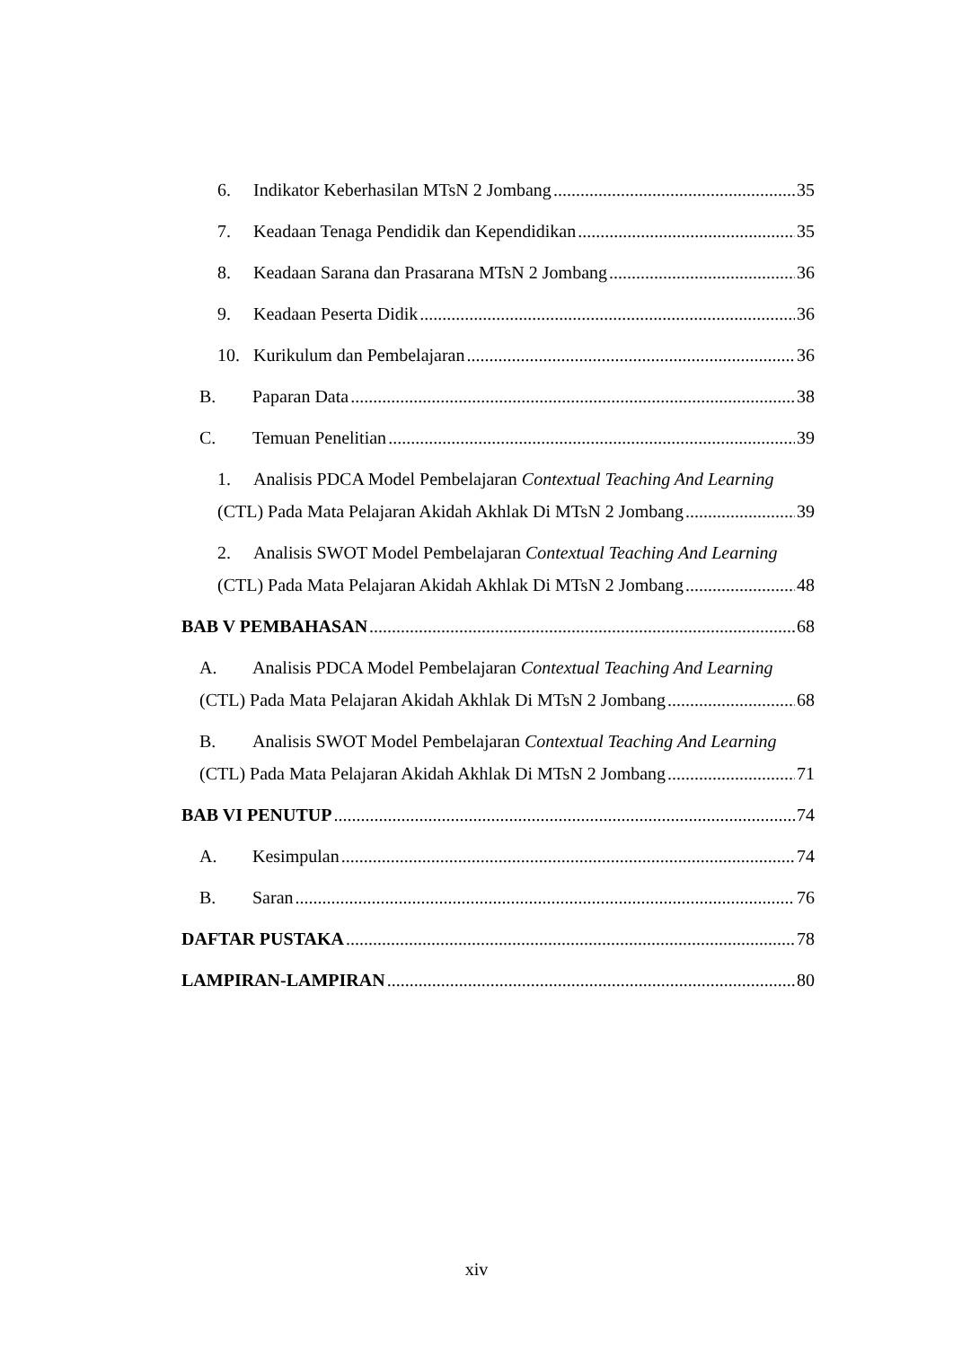6. Indikator Keberhasilan MTsN 2 Jombang 35
7. Keadaan Tenaga Pendidik dan Kependidikan 35
8. Keadaan Sarana dan Prasarana MTsN 2 Jombang 36
9. Keadaan Peserta Didik 36
10. Kurikulum dan Pembelajaran 36
B. Paparan Data 38
C. Temuan Penelitian 39
1. Analisis PDCA Model Pembelajaran Contextual Teaching And Learning
(CTL) Pada Mata Pelajaran Akidah Akhlak Di MTsN 2 Jombang 39
2. Analisis SWOT Model Pembelajaran Contextual Teaching And Learning
(CTL) Pada Mata Pelajaran Akidah Akhlak Di MTsN 2 Jombang 48
BAB V PEMBAHASAN 68
A. Analisis PDCA Model Pembelajaran Contextual Teaching And Learning
(CTL) Pada Mata Pelajaran Akidah Akhlak Di MTsN 2 Jombang 68
B. Analisis SWOT Model Pembelajaran Contextual Teaching And Learning
(CTL) Pada Mata Pelajaran Akidah Akhlak Di MTsN 2 Jombang 71
BAB VI PENUTUP 74
A. Kesimpulan 74
B. Saran 76
DAFTAR PUSTAKA 78
LAMPIRAN-LAMPIRAN 80
xiv